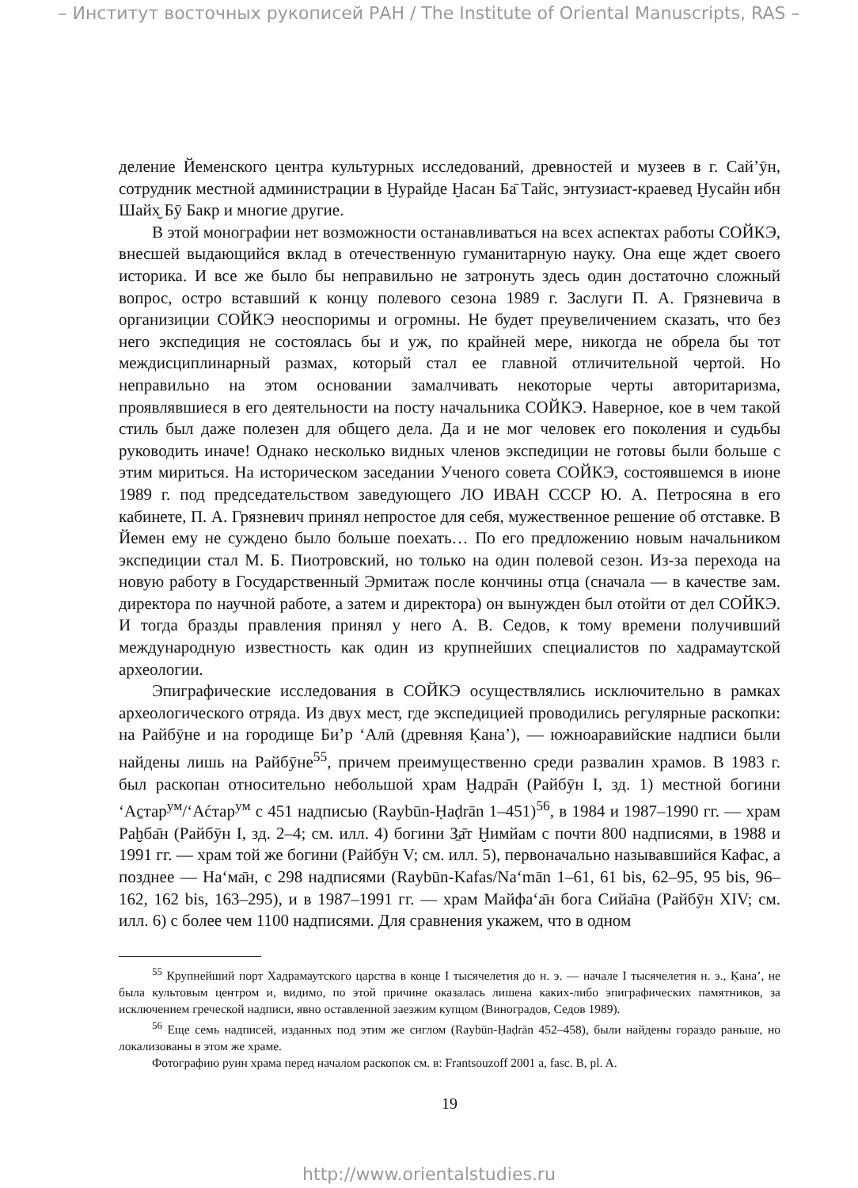– Институт восточных рукописей РАН / The Institute of Oriental Manuscripts, RAS –
деление Йеменского центра культурных исследований, древностей и музеев в г. Сай’ӯн, сотрудник местной администрации в Ḫурайде Ḫасан Ба̄ Тайс, энтузиаст-краевед Ḫусайн ибн Шайх̮ Бӯ Бакр и многие другие.
В этой монографии нет возможности останавливаться на всех аспектах работы СОЙКЭ, внесшей выдающийся вклад в отечественную гуманитарную науку. Она еще ждет своего историка. И все же было бы неправильно не затронуть здесь один достаточно сложный вопрос, остро вставший к концу полевого сезона 1989 г. Заслуги П. А. Грязневича в организиции СОЙКЭ неоспоримы и огромны. Не будет преувеличением сказать, что без него экспедиция не состоялась бы и уж, по крайней мере, никогда не обрела бы тот междисциплинарный размах, который стал ее главной отличительной чертой. Но неправильно на этом основании замалчивать некоторые черты авторитаризма, проявлявшиеся в его деятельности на посту начальника СОЙКЭ. Наверное, кое в чем такой стиль был даже полезен для общего дела. Да и не мог человек его поколения и судьбы руководить иначе! Однако несколько видных членов экспедиции не готовы были больше с этим мириться. На историческом заседании Ученого совета СОЙКЭ, состоявшемся в июне 1989 г. под председательством заведующего ЛО ИВАН СССР Ю. А. Петросяна в его кабинете, П. А. Грязневич принял непростое для себя, мужественное решение об отставке. В Йемен ему не суждено было больше поехать… По его предложению новым начальником экспедиции стал М. Б. Пиотровский, но только на один полевой сезон. Из-за перехода на новую работу в Государственный Эрмитаж после кончины отца (сначала — в качестве зам. директора по научной работе, а затем и директора) он вынужден был отойти от дел СОЙКЭ. И тогда бразды правления принял у него А. В. Седов, к тому времени получивший международную известность как один из крупнейших специалистов по хадрамаутской археологии.
Эпиграфические исследования в СОЙКЭ осуществлялись исключительно в рамках археологического отряда. Из двух мест, где экспедицией проводились регулярные раскопки: на Райбӯне и на городище Би’р ‘Алӣ (древняя Ḳана’), — южноаравийские надписи были найдены лишь на Райбӯне<sup>55</sup>, причем преимущественно среди развалин храмов. В 1983 г. был раскопан относительно небольшой храм Ḫадра̄н (Райбӯн I, зд. 1) местной богини ‘Аc̱тар<sup>ум</sup>/‘Аćтар<sup>ум</sup> с 451 надписью (Raybūn-Ḥaḍrān 1–451)<sup>56</sup>, в 1984 и 1987–1990 гг. — храм Раḫба̄н (Райбӯн I, зд. 2–4; см. илл. 4) богини З̱а̄т Ḫимйам с почти 800 надписями, в 1988 и 1991 гг. — храм той же богини (Райбӯн V; см. илл. 5), первоначально называвшийся Кафас, а позднее — На‘ма̄н, с 298 надписями (Raybūn-Kafas/Na‘mān 1–61, 61 bis, 62–95, 95 bis, 96–162, 162 bis, 163–295), и в 1987–1991 гг. — храм Майфа‘а̄н бога Сийа̄на (Райбӯн XIV; см. илл. 6) с более чем 1100 надписями. Для сравнения укажем, что в одном
<sup>55</sup> Крупнейший порт Хадрамаутского царства в конце I тысячелетия до н. э. — начале I тысячелетия н. э., Ḳана’, не была культовым центром и, видимо, по этой причине оказалась лишена каких-либо эпиграфических памятников, за исключением греческой надписи, явно оставленной заезжим купцом (Виноградов, Седов 1989).
<sup>56</sup> Еще семь надписей, изданных под этим же сиглом (Raybūn-Ḥaḍrān 452–458), были найдены гораздо раньше, но локализованы в этом же храме.
Фотографию руин храма перед началом раскопок см. в: Frantsouzoff 2001 a, fasc. B, pl. A.
19
http://www.orientalstudies.ru